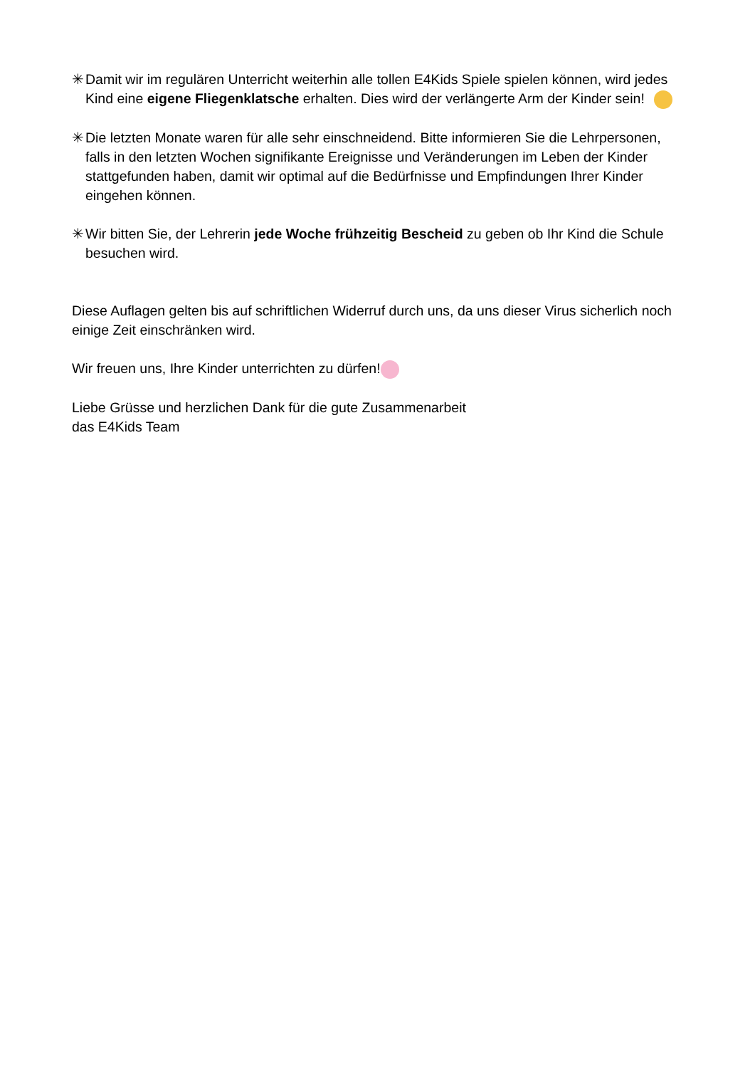✳ Damit wir im regulären Unterricht weiterhin alle tollen E4Kids Spiele spielen können, wird jedes Kind eine eigene Fliegenklatsche erhalten. Dies wird der verlängerte Arm der Kinder sein!
✳ Die letzten Monate waren für alle sehr einschneidend. Bitte informieren Sie die Lehrpersonen, falls in den letzten Wochen signifikante Ereignisse und Veränderungen im Leben der Kinder stattgefunden haben, damit wir optimal auf die Bedürfnisse und Empfindungen Ihrer Kinder eingehen können.
✳ Wir bitten Sie, der Lehrerin jede Woche frühzeitig Bescheid zu geben ob Ihr Kind die Schule besuchen wird.
Diese Auflagen gelten bis auf schriftlichen Widerruf durch uns, da uns dieser Virus sicherlich noch einige Zeit einschränken wird.
Wir freuen uns, Ihre Kinder unterrichten zu dürfen!
Liebe Grüsse und herzlichen Dank für die gute Zusammenarbeit
das E4Kids Team